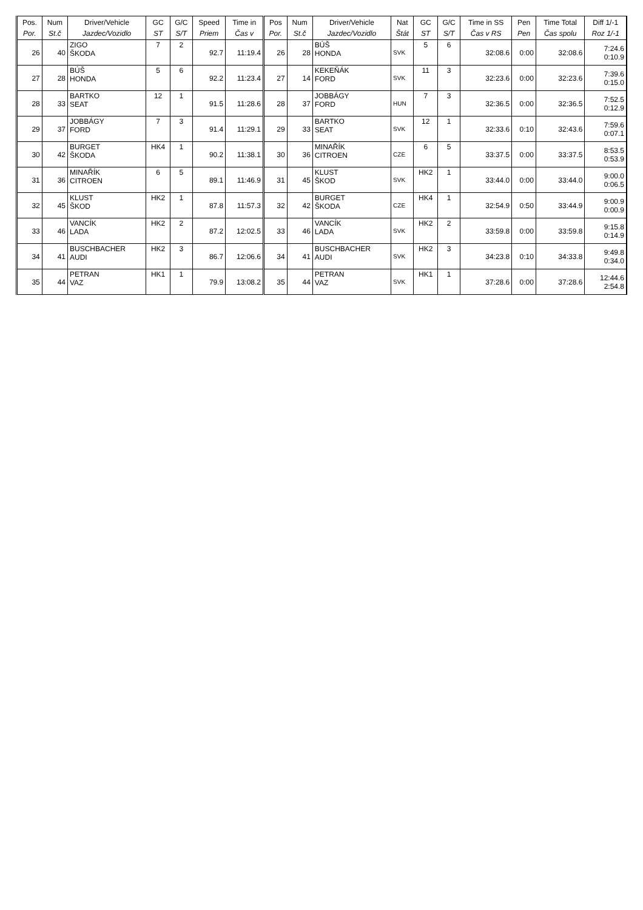| Pos. Por. | Num St.č | Driver/Vehicle Jazdec/Vozidlo | GC ST | G/C S/T | Speed Priem | Time in Čas v | Pos Por. | Num St.č | Driver/Vehicle Jazdec/Vozidlo | Nat Štát | GC ST | G/C S/T | Time in SS Čas v RS | Pen Pen | Time Total Čas spolu | Diff 1/-1 Roz 1/-1 |
| --- | --- | --- | --- | --- | --- | --- | --- | --- | --- | --- | --- | --- | --- | --- | --- | --- |
| 26 | 40 | ZIGO ŠKODA | 7 | 2 | 92.7 | 11:19.4 | 26 | 28 | BÚŠ HONDA | SVK | 5 | 6 | 32:08.6 | 0:00 | 32:08.6 | 7:24.6 0:10.9 |
| 27 | 28 | BÚŠ HONDA | 5 | 6 | 92.2 | 11:23.4 | 27 | 14 | KEKEŇÁK FORD | SVK | 11 | 3 | 32:23.6 | 0:00 | 32:23.6 | 7:39.6 0:15.0 |
| 28 | 33 | BARTKO SEAT | 12 | 1 | 91.5 | 11:28.6 | 28 | 37 | JOBBÁGY FORD | HUN | 7 | 3 | 32:36.5 | 0:00 | 32:36.5 | 7:52.5 0:12.9 |
| 29 | 37 | JOBBÁGY FORD | 7 | 3 | 91.4 | 11:29.1 | 29 | 33 | BARTKO SEAT | SVK | 12 | 1 | 32:33.6 | 0:10 | 32:43.6 | 7:59.6 0:07.1 |
| 30 | 42 | BURGET ŠKODA | HK4 | 1 | 90.2 | 11:38.1 | 30 | 36 | MINAŘÍK CITROEN | CZE | 6 | 5 | 33:37.5 | 0:00 | 33:37.5 | 8:53.5 0:53.9 |
| 31 | 36 | MINAŘÍK CITROEN | 6 | 5 | 89.1 | 11:46.9 | 31 | 45 | KLUST ŠKOD | SVK | HK2 | 1 | 33:44.0 | 0:00 | 33:44.0 | 9:00.0 0:06.5 |
| 32 | 45 | KLUST ŠKOD | HK2 | 1 | 87.8 | 11:57.3 | 32 | 42 | BURGET ŠKODA | CZE | HK4 | 1 | 32:54.9 | 0:50 | 33:44.9 | 9:00.9 0:00.9 |
| 33 | 46 | VANCÍK LADA | HK2 | 2 | 87.2 | 12:02.5 | 33 | 46 | VANCÍK LADA | SVK | HK2 | 2 | 33:59.8 | 0:00 | 33:59.8 | 9:15.8 0:14.9 |
| 34 | 41 | BUSCHBACHER AUDI | HK2 | 3 | 86.7 | 12:06.6 | 34 | 41 | BUSCHBACHER AUDI | SVK | HK2 | 3 | 34:23.8 | 0:10 | 34:33.8 | 9:49.8 0:34.0 |
| 35 | 44 | PETRAN VAZ | HK1 | 1 | 79.9 | 13:08.2 | 35 | 44 | PETRAN VAZ | SVK | HK1 | 1 | 37:28.6 | 0:00 | 37:28.6 | 12:44.6 2:54.8 |